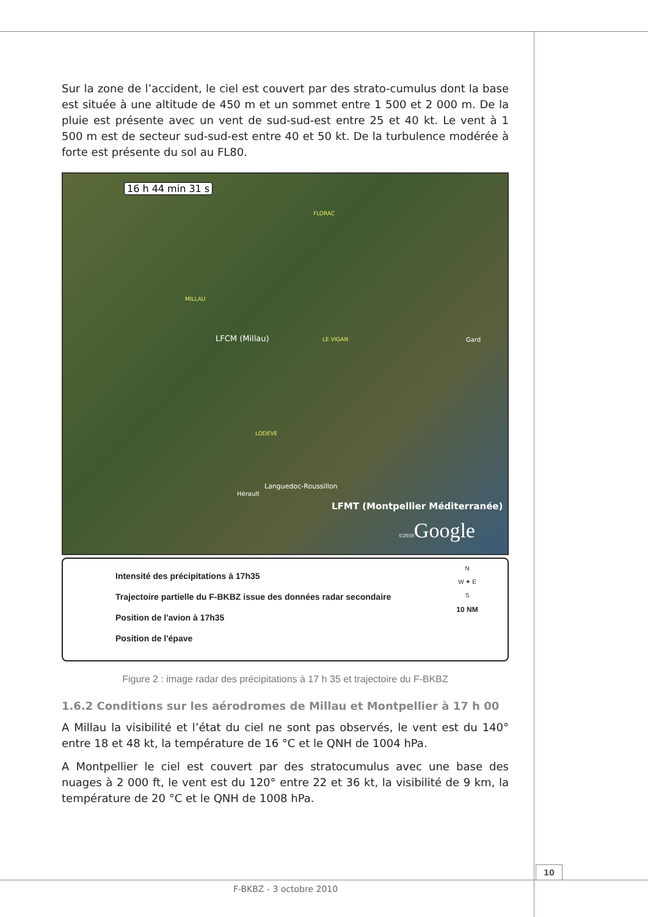Sur la zone de l’accident, le ciel est couvert par des strato-cumulus dont la base est située à une altitude de 450 m et un sommet entre 1 500 et 2 000 m. De la pluie est présente avec un vent de sud-sud-est entre 25 et 40 kt. Le vent à 1 500 m est de secteur sud-sud-est entre 40 et 50 kt. De la turbulence modérée à forte est présente du sol au FL80.
16 h 44 min 31 s
MILLAU
FLORAC
LFCM (Millau) LE VIGAN Gard
LODEVE
Languedoc-Roussillon
Hérault
LFMT (Montpellier Méditerranée)
©2010 Google
Intensité des précipitations à 17h35
Trajectoire partielle du F-BKBZ issue des données radar secondaire
Position de l'avion à 17h35
Position de l'épave
N
W ✦ E
S
10 NM
Figure 2 : image radar des précipitations à 17 h 35 et trajectoire du F-BKBZ
1.6.2 Conditions sur les aérodromes de Millau et Montpellier à 17 h 00
A Millau la visibilité et l’état du ciel ne sont pas observés, le vent est du 140° entre 18 et 48 kt, la température de 16 °C et le QNH de 1004 hPa.
A Montpellier le ciel est couvert par des stratocumulus avec une base des nuages à 2 000 ft, le vent est du 120° entre 22 et 36 kt, la visibilité de 9 km, la température de 20 °C et le QNH de 1008 hPa.
10
F-BKBZ - 3 octobre 2010